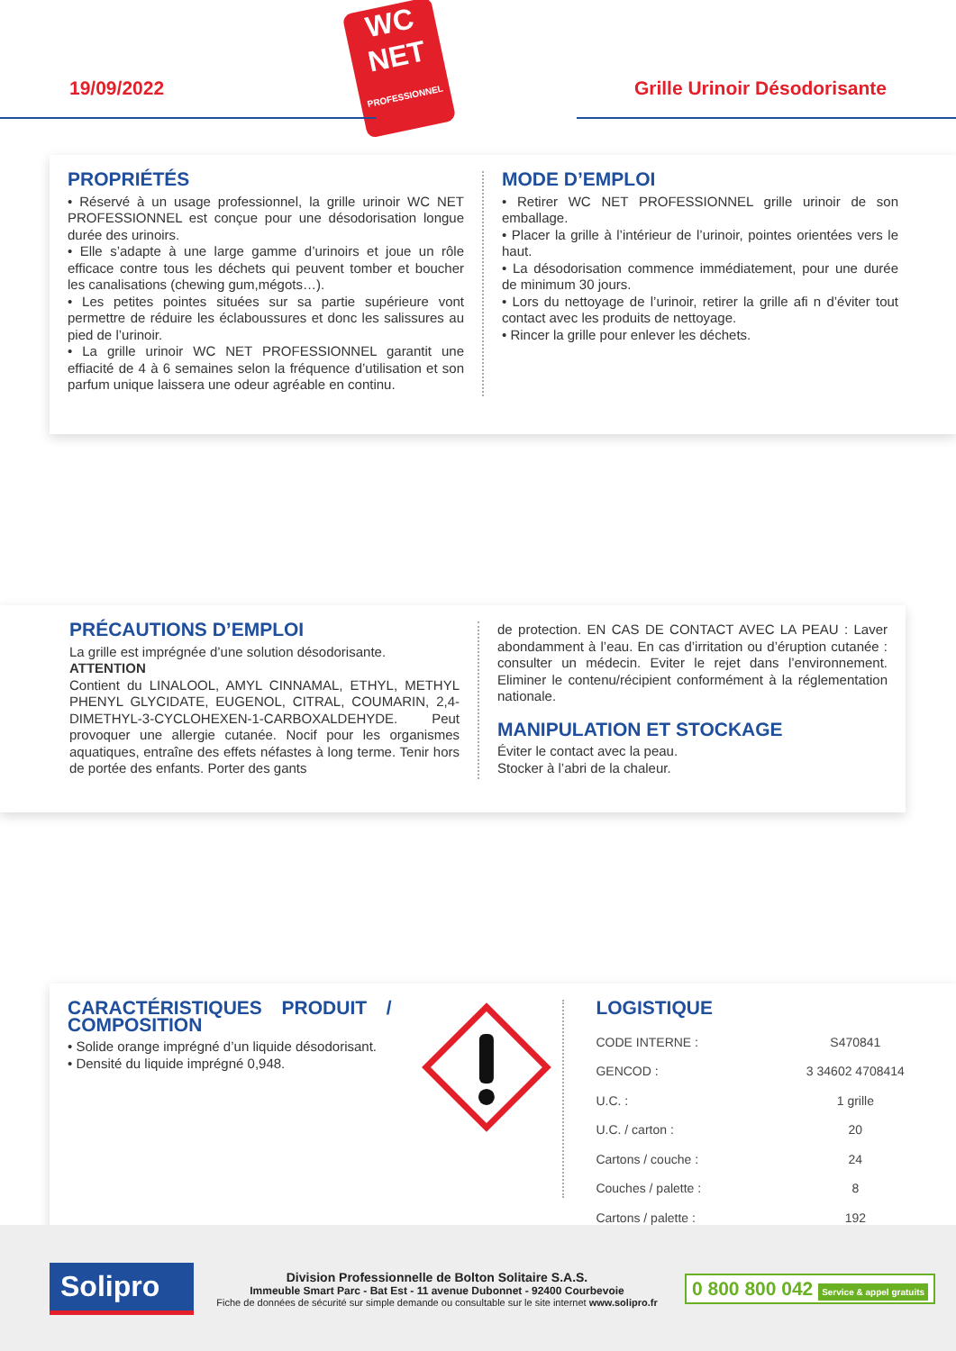19/09/2022
WC
NET
PROFESSIONNEL
Grille Urinoir Désodorisante
PROPRIÉTÉS
• Réservé à un usage professionnel, la grille urinoir WC NET PROFESSIONNEL est conçue pour une désodorisation longue durée des urinoirs.
• Elle s’adapte à une large gamme d’urinoirs et joue un rôle efficace contre tous les déchets qui peuvent tomber et boucher les canalisations (chewing gum,mégots…).
• Les petites pointes situées sur sa partie supérieure vont permettre de réduire les éclaboussures et donc les salissures au pied de l’urinoir.
• La grille urinoir WC NET PROFESSIONNEL garantit une effiacité de 4 à 6 semaines selon la fréquence d’utilisation et son parfum unique laissera une odeur agréable en continu.
MODE D’EMPLOI
• Retirer WC NET PROFESSIONNEL grille urinoir de son emballage.
• Placer la grille à l’intérieur de l’urinoir, pointes orientées vers le haut.
• La désodorisation commence immédiatement, pour une durée de minimum 30 jours.
• Lors du nettoyage de l’urinoir, retirer la grille afi n d’éviter tout contact avec les produits de nettoyage.
• Rincer la grille pour enlever les déchets.
PRÉCAUTIONS D’EMPLOI
La grille est imprégnée d’une solution désodorisante.
ATTENTION
Contient du LINALOOL, AMYL CINNAMAL, ETHYL, METHYL PHENYL GLYCIDATE, EUGENOL, CITRAL, COUMARIN, 2,4-DIMETHYL-3-CYCLOHEXEN-1-CARBOXALDEHYDE. Peut provoquer une allergie cutanée. Nocif pour les organismes aquatiques, entraîne des effets néfastes à long terme. Tenir hors de portée des enfants. Porter des gants
de protection. EN CAS DE CONTACT AVEC LA PEAU : Laver abondamment à l’eau. En cas d’irritation ou d’éruption cutanée : consulter un médecin. Eviter le rejet dans l’environnement. Eliminer le contenu/récipient conformément à la réglementation nationale.
MANIPULATION ET STOCKAGE
Éviter le contact avec la peau.
Stocker à l’abri de la chaleur.
CARACTÉRISTIQUES PRODUIT / COMPOSITION
• Solide orange imprégné d’un liquide désodorisant.
• Densité du liquide imprégné 0,948.
LOGISTIQUE
| CODE INTERNE : | S470841 |
| GENCOD : | 3 34602 4708414 |
| U.C. : | 1 grille |
| U.C. / carton : | 20 |
| Cartons / couche : | 24 |
| Couches / palette : | 8 |
| Cartons / palette : | 192 |
Solipro
Division Professionnelle de Bolton Solitaire S.A.S.
Immeuble Smart Parc - Bat Est - 11 avenue Dubonnet - 92400 Courbevoie
Fiche de données de sécurité sur simple demande ou consultable sur le site internet www.solipro.fr
0 800 800 042 Service & appel gratuits